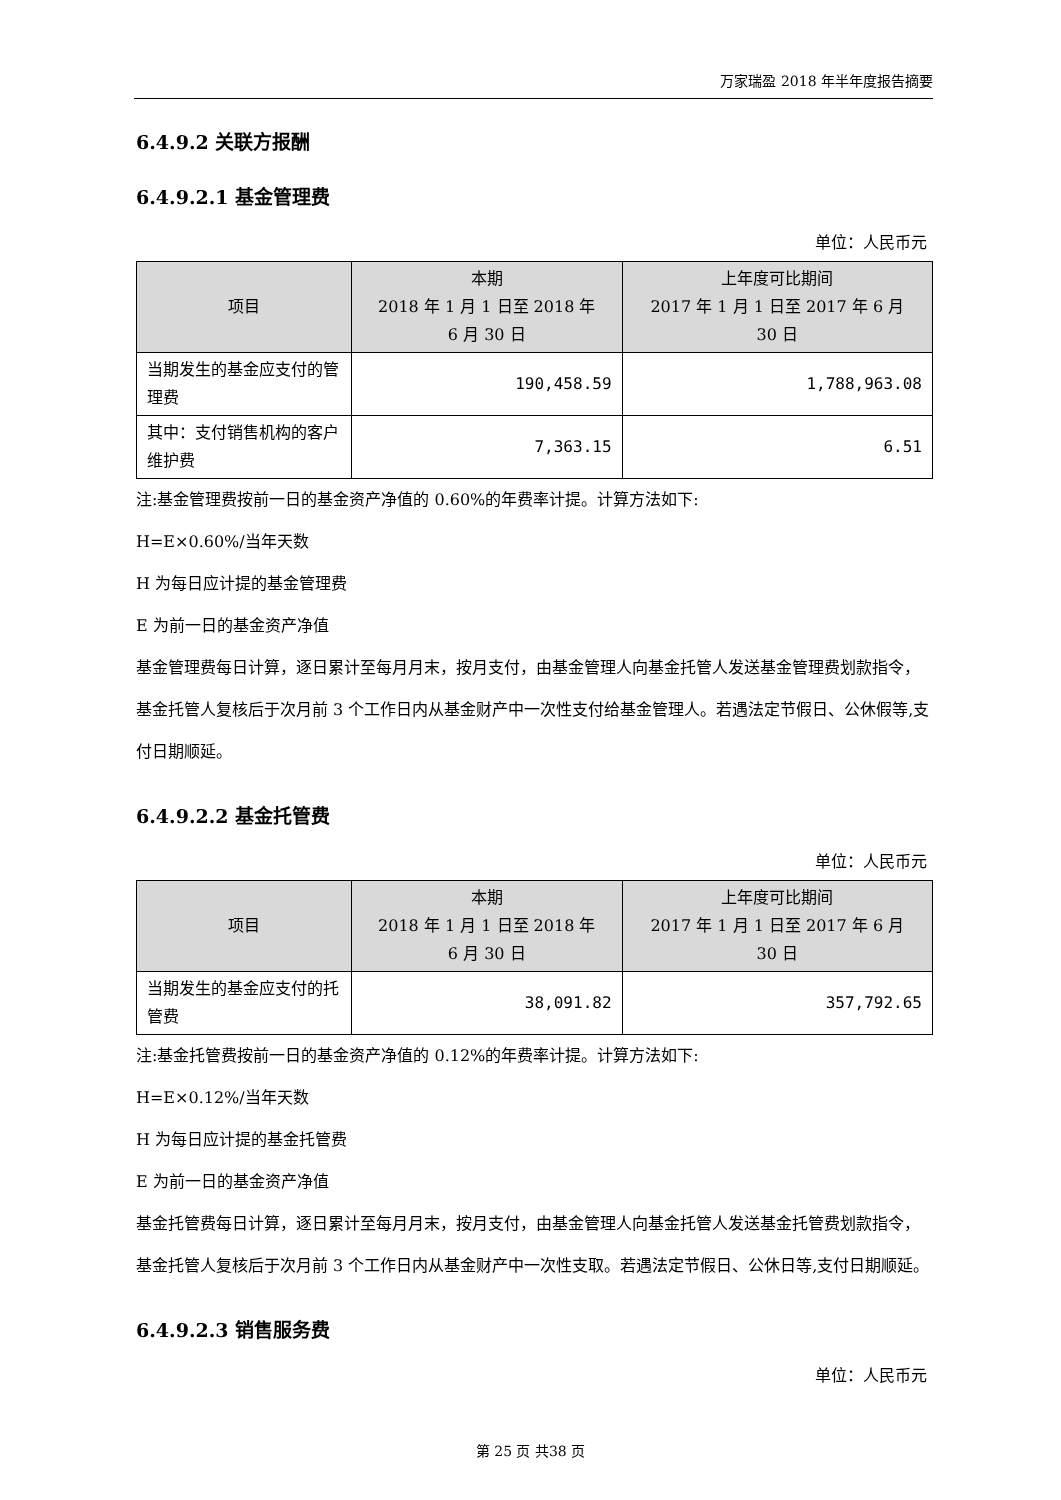万家瑞盈 2018 年半年度报告摘要
6.4.9.2 关联方报酬
6.4.9.2.1 基金管理费
单位：人民币元
| 项目 | 本期 2018 年 1 月 1 日至 2018 年 6 月 30 日 | 上年度可比期间 2017 年 1 月 1 日至 2017 年 6 月 30 日 |
| --- | --- | --- |
| 当期发生的基金应支付的管理费 | 190,458.59 | 1,788,963.08 |
| 其中：支付销售机构的客户维护费 | 7,363.15 | 6.51 |
注:基金管理费按前一日的基金资产净值的 0.60%的年费率计提。计算方法如下:
H=E×0.60%/当年天数
H 为每日应计提的基金管理费
E 为前一日的基金资产净值
基金管理费每日计算，逐日累计至每月月末，按月支付，由基金管理人向基金托管人发送基金管理费划款指令，基金托管人复核后于次月前 3 个工作日内从基金财产中一次性支付给基金管理人。若遇法定节假日、公休假等,支付日期顺延。
6.4.9.2.2 基金托管费
单位：人民币元
| 项目 | 本期 2018 年 1 月 1 日至 2018 年 6 月 30 日 | 上年度可比期间 2017 年 1 月 1 日至 2017 年 6 月 30 日 |
| --- | --- | --- |
| 当期发生的基金应支付的托管费 | 38,091.82 | 357,792.65 |
注:基金托管费按前一日的基金资产净值的 0.12%的年费率计提。计算方法如下:
H=E×0.12%/当年天数
H 为每日应计提的基金托管费
E 为前一日的基金资产净值
基金托管费每日计算，逐日累计至每月月末，按月支付，由基金管理人向基金托管人发送基金托管费划款指令，基金托管人复核后于次月前 3 个工作日内从基金财产中一次性支取。若遇法定节假日、公休日等,支付日期顺延。
6.4.9.2.3 销售服务费
单位：人民币元
第 25 页 共38 页